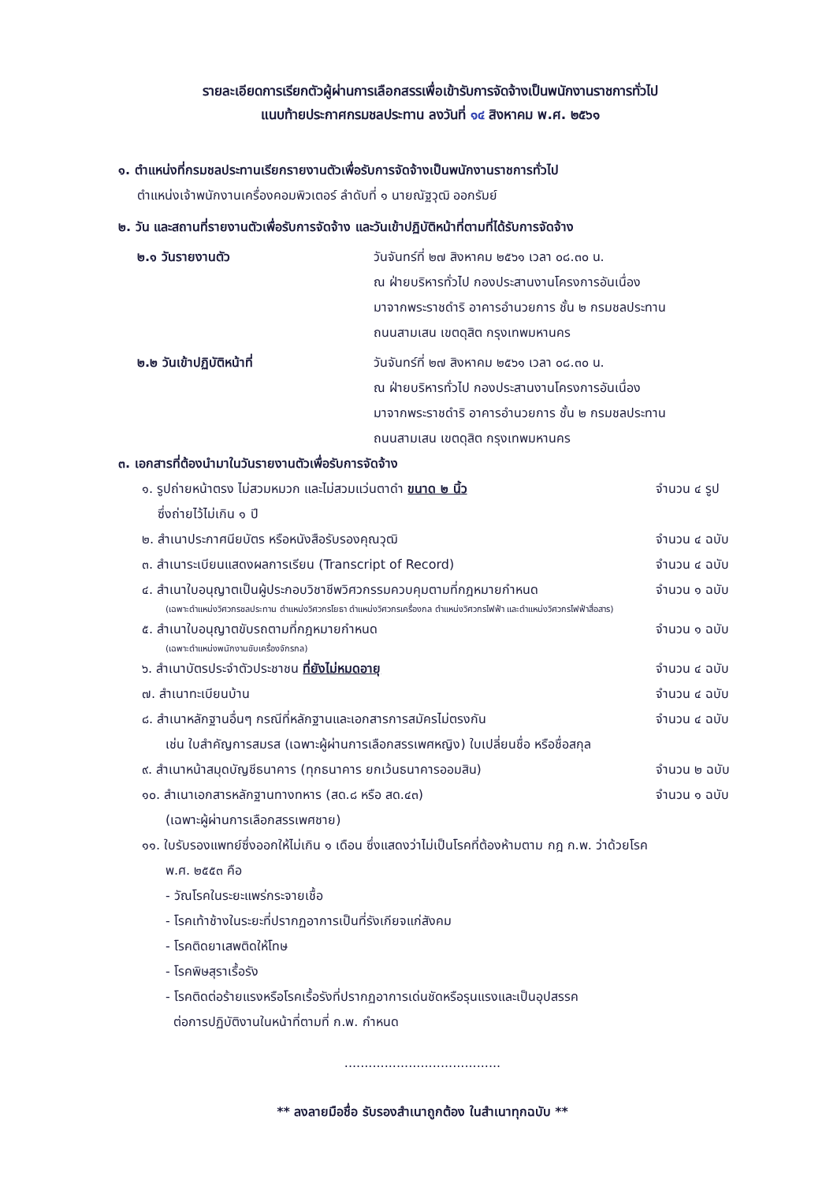รายละเอียดการเรียกตัวผู้ผ่านการเลือกสรรเพื่อเข้ารับการจัดจ้างเป็นพนักงานราชการทั่วไป
แนบท้ายประกาศกรมชลประทาน ลงวันที่ ๑๔ สิงหาคม พ.ศ. ๒๕๖๑
๑. ตำแหน่งที่กรมชลประทานเรียกรายงานตัวเพื่อรับการจัดจ้างเป็นพนักงานราชการทั่วไป
ตำแหน่งเจ้าพนักงานเครื่องคอมพิวเตอร์ ลำดับที่ ๑ นายณัฐวุฒิ ออกรัมย์
๒. วัน และสถานที่รายงานตัวเพื่อรับการจัดจ้าง และวันเข้าปฏิบัติหน้าที่ตามที่ได้รับการจัดจ้าง
๒.๑ วันรายงานตัว วันจันทร์ที่ ๒๗ สิงหาคม ๒๕๖๑ เวลา ๐๘.๓๐ น.
ณ ฝ่ายบริหารทั่วไป กองประสานงานโครงการอันเนื่อง
มาจากพระราชดำริ อาคารอำนวยการ ชั้น ๒ กรมชลประทาน
ถนนสามเสน เขตดุสิต กรุงเทพมหานคร
๒.๒ วันเข้าปฏิบัติหน้าที่ วันจันทร์ที่ ๒๗ สิงหาคม ๒๕๖๑ เวลา ๐๘.๓๐ น.
ณ ฝ่ายบริหารทั่วไป กองประสานงานโครงการอันเนื่อง
มาจากพระราชดำริ อาคารอำนวยการ ชั้น ๒ กรมชลประทาน
ถนนสามเสน เขตดุสิต กรุงเทพมหานคร
๓. เอกสารที่ต้องนำมาในวันรายงานตัวเพื่อรับการจัดจ้าง
๑. รูปถ่ายหน้าตรง ไม่สวมหมวก และไม่สวมแว่นตาดำ ขนาด ๒ นิ้ว
ซึ่งถ่ายไว้ไม่เกิน ๑ ปี
จำนวน ๔ รูป
๒. สำเนาประกาศนียบัตร หรือหนังสือรับรองคุณวุฒิ
จำนวน ๔ ฉบับ
๓. สำเนาระเบียนแสดงผลการเรียน (Transcript of Record)
จำนวน ๔ ฉบับ
๔. สำเนาใบอนุญาตเป็นผู้ประกอบวิชาชีพวิศวกรรมควบคุมตามที่กฎหมายกำหนด
จำนวน ๑ ฉบับ
(เฉพาะตำแหน่งวิศวกรชลประทาน ตำแหน่งวิศวกรโยธา ตำแหน่งวิศวกรเครื่องกล ตำแหน่งวิศวกรไฟฟ้า และตำแหน่งวิศวกรไฟฟ้าสื่อสาร)
๕. สำเนาใบอนุญาตขับรถตามที่กฎหมายกำหนด
จำนวน ๑ ฉบับ
(เฉพาะตำแหน่งพนักงานขับเครื่องจักรกล)
๖. สำเนาบัตรประจำตัวประชาชน ที่ยังไม่หมดอายุ
จำนวน ๔ ฉบับ
๗. สำเนาทะเบียนบ้าน จำนวน ๔ ฉบับ
๘. สำเนาหลักฐานอื่นๆ กรณีที่หลักฐานและเอกสารการสมัครไม่ตรงกัน
จำนวน ๔ ฉบับ
เช่น ใบสำคัญการสมรส (เฉพาะผู้ผ่านการเลือกสรรเพศหญิง) ใบเปลี่ยนชื่อ หรือชื่อสกุล
๙. สำเนาหน้าสมุดบัญชีธนาคาร (ทุกธนาคาร ยกเว้นธนาคารออมสิน)
จำนวน ๒ ฉบับ
๑๐. สำเนาเอกสารหลักฐานทางทหาร (สด.๘ หรือ สด.๔๓)
จำนวน ๑ ฉบับ
(เฉพาะผู้ผ่านการเลือกสรรเพศชาย)
๑๑. ใบรับรองแพทย์ซึ่งออกให้ไม่เกิน ๑ เดือน ซึ่งแสดงว่าไม่เป็นโรคที่ต้องห้ามตาม กฎ ก.พ. ว่าด้วยโรค
พ.ศ. ๒๕๕๓ คือ
- วัณโรคในระยะแพร่กระจายเชื้อ
- โรคเท้าช้างในระยะที่ปรากฏอาการเป็นที่รังเกียจแก่สังคม
- โรคติดยาเสพติดให้โทษ
- โรคพิษสุราเรื้อรัง
- โรคติดต่อร้ายแรงหรือโรคเรื้อรังที่ปรากฏอาการเด่นชัดหรือรุนแรงและเป็นอุปสรรค
ต่อการปฏิบัติงานในหน้าที่ตามที่ ก.พ. กำหนด
.......................................
** ลงลายมือชื่อ รับรองสำเนาถูกต้อง ในสำเนาทุกฉบับ **